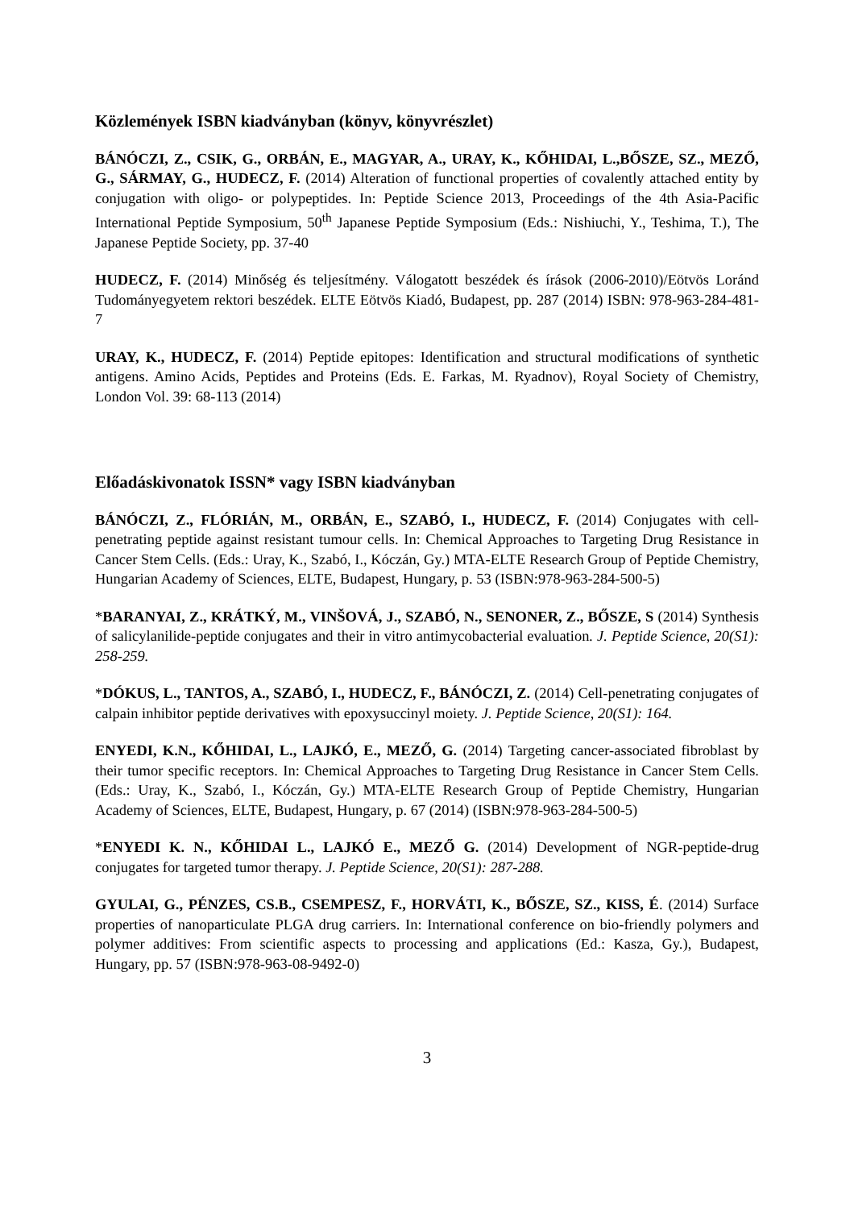Közlemények ISBN kiadványban (könyv, könyvrészlet)
BÁNÓCZI, Z., CSIK, G., ORBÁN, E., MAGYAR, A., URAY, K., KŐHIDAI, L.,BŐSZE, SZ., MEZŐ, G., SÁRMAY, G., HUDECZ, F. (2014) Alteration of functional properties of covalently attached entity by conjugation with oligo- or polypeptides. In: Peptide Science 2013, Proceedings of the 4th Asia-Pacific International Peptide Symposium, 50<sup>th</sup> Japanese Peptide Symposium (Eds.: Nishiuchi, Y., Teshima, T.), The Japanese Peptide Society, pp. 37-40
HUDECZ, F. (2014) Minőség és teljesítmény. Válogatott beszédek és írások (2006-2010)/Eötvös Loránd Tudományegyetem rektori beszédek. ELTE Eötvös Kiadó, Budapest, pp. 287 (2014) ISBN: 978-963-284-481-7
URAY, K., HUDECZ, F. (2014) Peptide epitopes: Identification and structural modifications of synthetic antigens. Amino Acids, Peptides and Proteins (Eds. E. Farkas, M. Ryadnov), Royal Society of Chemistry, London Vol. 39: 68-113 (2014)
Előadáskivonatok ISSN* vagy ISBN kiadványban
BÁNÓCZI, Z., FLÓRIÁN, M., ORBÁN, E., SZABÓ, I., HUDECZ, F. (2014) Conjugates with cell-penetrating peptide against resistant tumour cells. In: Chemical Approaches to Targeting Drug Resistance in Cancer Stem Cells. (Eds.: Uray, K., Szabó, I., Kóczán, Gy.) MTA-ELTE Research Group of Peptide Chemistry, Hungarian Academy of Sciences, ELTE, Budapest, Hungary, p. 53 (ISBN:978-963-284-500-5)
*BARANYAI, Z., KRÁTKÝ, M., VINŠOVÁ, J., SZABÓ, N., SENONER, Z., BŐSZE, S (2014) Synthesis of salicylanilide-peptide conjugates and their in vitro antimycobacterial evaluation. J. Peptide Science, 20(S1): 258-259.
*DÓKUS, L., TANTOS, A., SZABÓ, I., HUDECZ, F., BÁNÓCZI, Z. (2014) Cell-penetrating conjugates of calpain inhibitor peptide derivatives with epoxysuccinyl moiety. J. Peptide Science, 20(S1): 164.
ENYEDI, K.N., KŐHIDAI, L., LAJKÓ, E., MEZŐ, G. (2014) Targeting cancer-associated fibroblast by their tumor specific receptors. In: Chemical Approaches to Targeting Drug Resistance in Cancer Stem Cells. (Eds.: Uray, K., Szabó, I., Kóczán, Gy.) MTA-ELTE Research Group of Peptide Chemistry, Hungarian Academy of Sciences, ELTE, Budapest, Hungary, p. 67 (2014) (ISBN:978-963-284-500-5)
*ENYEDI K. N., KŐHIDAI L., LAJKÓ E., MEZŐ G. (2014) Development of NGR-peptide-drug conjugates for targeted tumor therapy. J. Peptide Science, 20(S1): 287-288.
GYULAI, G., PÉNZES, CS.B., CSEMPESZ, F., HORVÁTI, K., BŐSZE, SZ., KISS, É. (2014) Surface properties of nanoparticulate PLGA drug carriers. In: International conference on bio-friendly polymers and polymer additives: From scientific aspects to processing and applications (Ed.: Kasza, Gy.), Budapest, Hungary, pp. 57 (ISBN:978-963-08-9492-0)
3